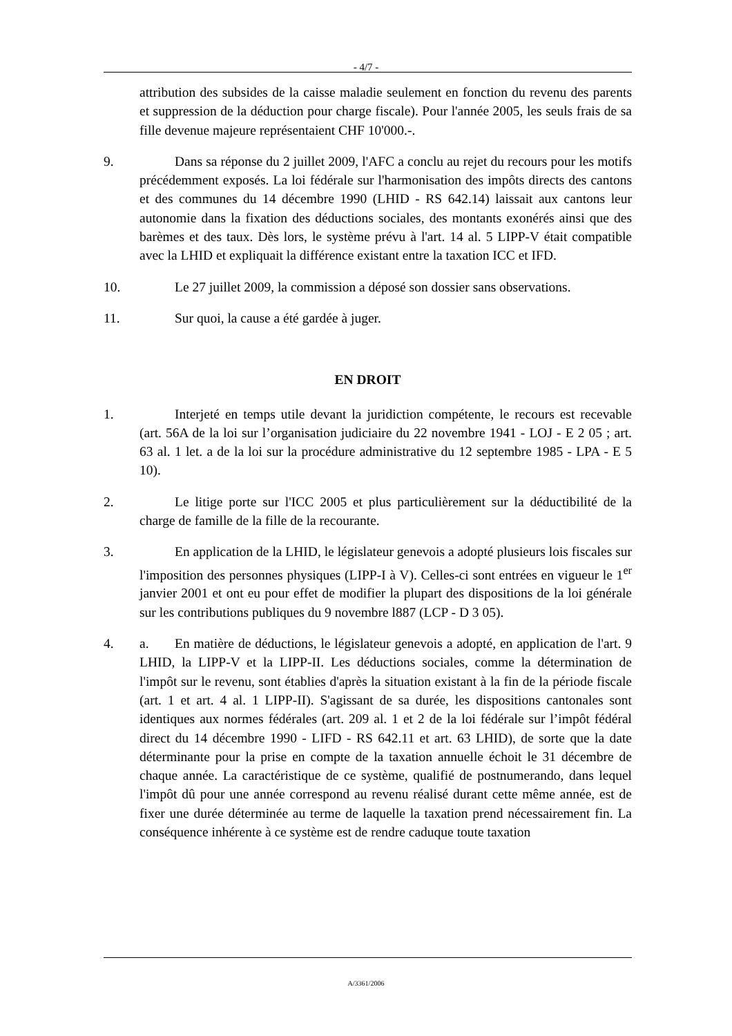- 4/7 -
attribution des subsides de la caisse maladie seulement en fonction du revenu des parents et suppression de la déduction pour charge fiscale). Pour l'année 2005, les seuls frais de sa fille devenue majeure représentaient CHF 10'000.-.
9. Dans sa réponse du 2 juillet 2009, l'AFC a conclu au rejet du recours pour les motifs précédemment exposés. La loi fédérale sur l'harmonisation des impôts directs des cantons et des communes du 14 décembre 1990 (LHID - RS 642.14) laissait aux cantons leur autonomie dans la fixation des déductions sociales, des montants exonérés ainsi que des barèmes et des taux. Dès lors, le système prévu à l'art. 14 al. 5 LIPP-V était compatible avec la LHID et expliquait la différence existant entre la taxation ICC et IFD.
10. Le 27 juillet 2009, la commission a déposé son dossier sans observations.
11. Sur quoi, la cause a été gardée à juger.
EN DROIT
1. Interjeté en temps utile devant la juridiction compétente, le recours est recevable (art. 56A de la loi sur l’organisation judiciaire du 22 novembre 1941 - LOJ - E 2 05 ; art. 63 al. 1 let. a de la loi sur la procédure administrative du 12 septembre 1985 - LPA - E 5 10).
2. Le litige porte sur l'ICC 2005 et plus particulièrement sur la déductibilité de la charge de famille de la fille de la recourante.
3. En application de la LHID, le législateur genevois a adopté plusieurs lois fiscales sur l'imposition des personnes physiques (LIPP-I à V). Celles-ci sont entrées en vigueur le 1<sup>er</sup> janvier 2001 et ont eu pour effet de modifier la plupart des dispositions de la loi générale sur les contributions publiques du 9 novembre l887 (LCP - D 3 05).
4. a. En matière de déductions, le législateur genevois a adopté, en application de l'art. 9 LHID, la LIPP-V et la LIPP-II. Les déductions sociales, comme la détermination de l'impôt sur le revenu, sont établies d'après la situation existant à la fin de la période fiscale (art. 1 et art. 4 al. 1 LIPP-II). S'agissant de sa durée, les dispositions cantonales sont identiques aux normes fédérales (art. 209 al. 1 et 2 de la loi fédérale sur l’impôt fédéral direct du 14 décembre 1990 - LIFD - RS 642.11 et art. 63 LHID), de sorte que la date déterminante pour la prise en compte de la taxation annuelle échoit le 31 décembre de chaque année. La caractéristique de ce système, qualifié de postnumerando, dans lequel l'impôt dû pour une année correspond au revenu réalisé durant cette même année, est de fixer une durée déterminée au terme de laquelle la taxation prend nécessairement fin. La conséquence inhérente à ce système est de rendre caduque toute taxation
A/3361/2006